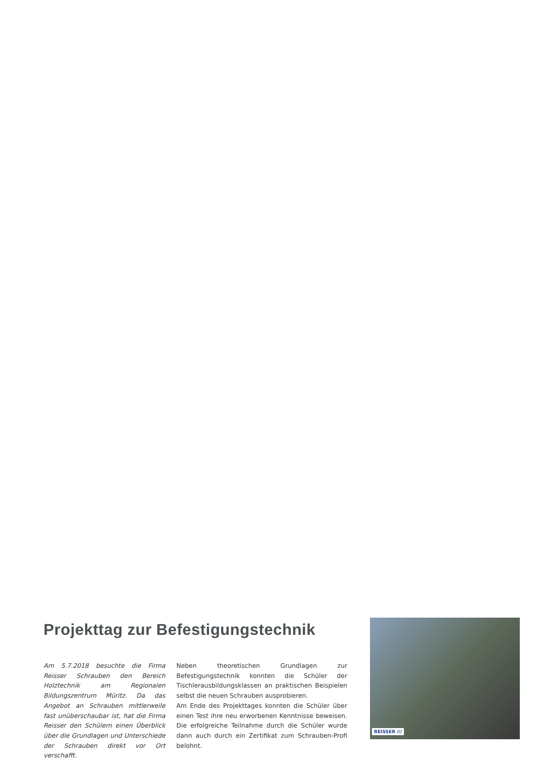Projekttag zur Befestigungstechnik
Am 5.7.2018 besuchte die Firma Reisser Schrauben den Bereich Holztechnik am Regionalen Bildungszentrum Müritz. Da das Angebot an Schrauben mittlerweile fast unüberschaubar ist, hat die Firma Reisser den Schülern einen Überblick über die Grundlagen und Unterschiede der Schrauben direkt vor Ort verschafft.
Neben theoretischen Grundlagen zur Befestigungstechnik konnten die Schüler der Tischlerausbildungsklassen an praktischen Beispielen selbst die neuen Schrauben ausprobieren.
Am Ende des Projekttages konnten die Schüler über einen Test ihre neu erworbenen Kenntnisse beweisen. Die erfolgreiche Teilnahme durch die Schüler wurde dann auch durch ein Zertifikat zum Schrauben-Profi belohnt.
REISSER ///